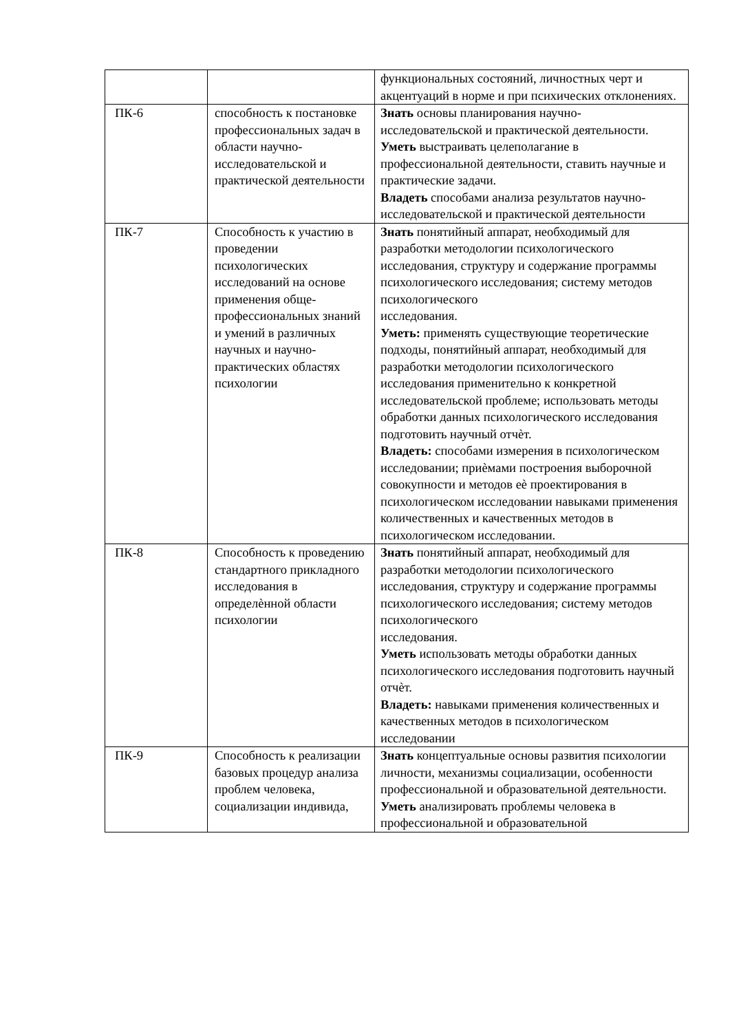| | | функциональных состояний, личностных черт и акцентуаций в норме и при психических отклонениях. |
| ПК-6 | способность к постановке профессиональных задач в области научно-исследовательской и практической деятельности | Знать основы планирования научно-исследовательской и практической деятельности. Уметь выстраивать целеполагание в профессиональной деятельности, ставить научные и практические задачи. Владеть способами анализа результатов научно- исследовательской и практической деятельности |
| ПК-7 | Способность к участию в проведении психологических исследований на основе применения обще-профессиональных знаний и умений в различных научных и научно-практических областях психологии | Знать понятийный аппарат, необходимый для разработки методологии психологического исследования, структуру и содержание программы психологического исследования; систему методов психологического исследования. Уметь: применять существующие теоретические подходы, понятийный аппарат, необходимый для разработки методологии психологического исследования применительно к конкретной исследовательской проблеме; использовать методы обработки данных психологического исследования подготовить научный отчѐт. Владеть: способами измерения в психологическом исследовании; приѐмами построения выборочной совокупности и методов еѐ проектирования в психологическом исследовании навыками применения количественных и качественных методов в психологическом исследовании. |
| ПК-8 | Способность к проведению стандартного прикладного исследования в определѐнной области психологии | Знать понятийный аппарат, необходимый для разработки методологии психологического исследования, структуру и содержание программы психологического исследования; систему методов психологического исследования. Уметь использовать методы обработки данных психологического исследования подготовить научный отчѐт. Владеть: навыками применения количественных и качественных методов в психологическом исследовании |
| ПК-9 | Способность к реализации базовых процедур анализа проблем человека, социализации индивида, | Знать концептуальные основы развития психологии личности, механизмы социализации, особенности профессиональной и образовательной деятельности. Уметь анализировать проблемы человека в профессиональной и образовательной |